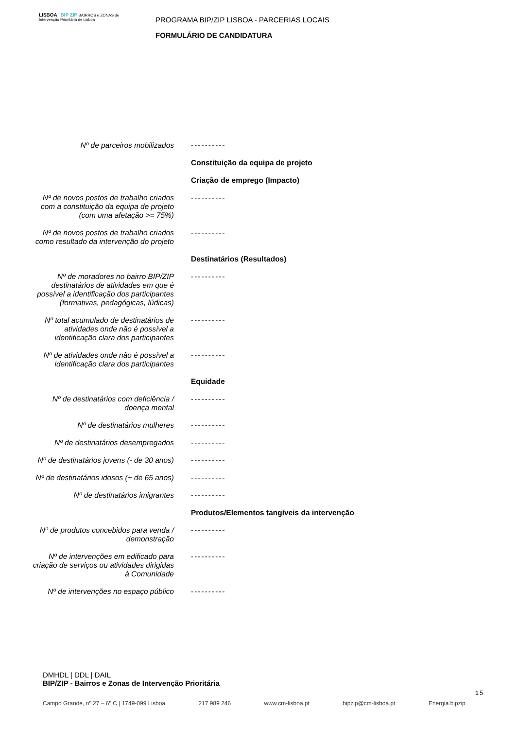LISBOA BIP ZIP BAIRROS e ZONAS de Intervenção Prioritária de Lisboa
PROGRAMA BIP/ZIP LISBOA - PARCERIAS LOCAIS
FORMULÁRIO DE CANDIDATURA
Nº de parceiros mobilizados ----------
Constituição da equipa de projeto
Criação de emprego (Impacto)
Nº de novos postos de trabalho criados com a constituição da equipa de projeto (com uma afetação >= 75%)
----------
Nº de novos postos de trabalho criados como resultado da intervenção do projeto
----------
Destinatários (Resultados)
Nº de moradores no bairro BIP/ZIP destinatários de atividades em que é possível a identificação dos participantes (formativas, pedagógicas, lúdicas)
----------
Nº total acumulado de destinatários de atividades onde não é possível a identificação clara dos participantes
----------
Nº de atividades onde não é possível a identificação clara dos participantes
----------
Equidade
Nº de destinatários com deficiência / doença mental
----------
Nº de destinatários mulheres ----------
Nº de destinatários desempregados
----------
Nº de destinatários jovens (- de 30 anos)
----------
Nº de destinatários idosos (+ de 65 anos)
----------
Nº de destinatários imigrantes ----------
Produtos/Elementos tangíveis da intervenção
Nº de produtos concebidos para venda / demonstração
----------
Nº de intervenções em edificado para criação de serviços ou atividades dirigidas à Comunidade
----------
Nº de intervenções no espaço público
----------
DMHDL | DDL | DAIL
BIP/ZIP - Bairros e Zonas de Intervenção Prioritária
15
Campo Grande, nº 27 – 6º C | 1749-099 Lisboa 217 989 246 www.cm-lisboa.pt bipzip@cm-lisboa.pt Energia.bipzip